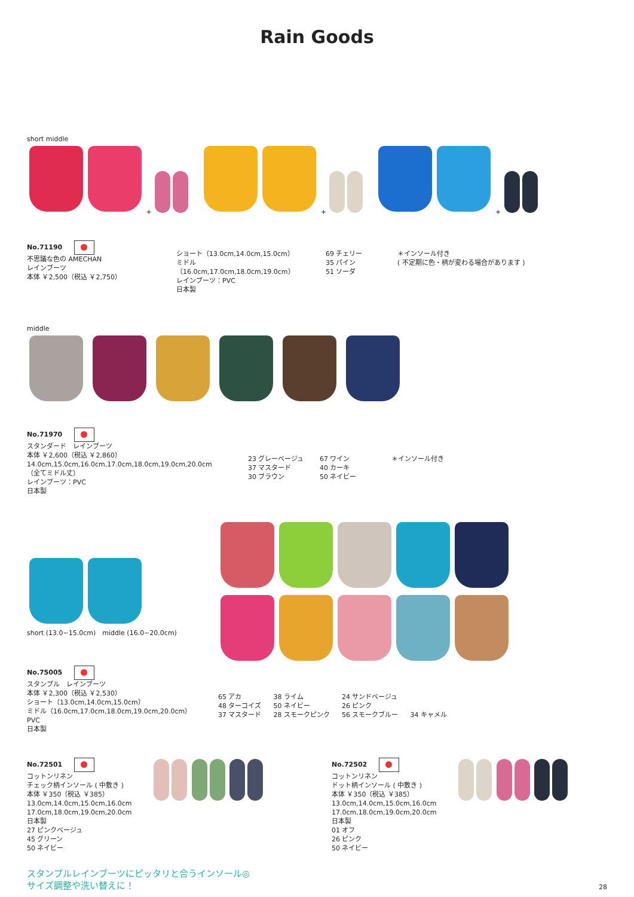Rain Goods
short middle
+
+
+
No.71190
不思議な色の AMECHAN
レインブーツ
本体 ￥2,500（税込 ￥2,750）
ショート（13.0cm,14.0cm,15.0cm）
ミドル（16.0cm,17.0cm,18.0cm,19.0cm）
レインブーツ：PVC
日本製
69 チェリー
35 パイン
51 ソーダ
＊インソール付き
( 不定期に色・柄が変わる場合があります )
middle
No.71970
スタンダード　レインブーツ
本体 ￥2,600（税込 ￥2,860）
14.0cm,15.0cm,16.0cm,17.0cm,18.0cm,19.0cm,20.0cm
（全てミドル丈）
レインブーツ：PVC
日本製
23 グレーベージュ
37 マスタード
30 ブラウン
67 ワイン
40 カーキ
50 ネイビー
＊インソール付き
short (13.0~15.0cm)　middle (16.0~20.0cm)
No.75005
スタンプル　レインブーツ
本体 ￥2,300（税込 ￥2,530）
ショート（13.0cm,14.0cm,15.0cm）
ミドル（16.0cm,17.0cm,18.0cm,19.0cm,20.0cm）
PVC
日本製
65 アカ
48 ターコイズ
37 マスタード
38 ライム
50 ネイビー
28 スモークピンク
24 サンドベージュ
26 ピンク
56 スモークブルー
34 キャメル
No.72501
コットンリネン
チェック柄インソール ( 中敷き )
本体 ￥350（税込 ￥385）
13.0cm,14.0cm,15.0cm,16.0cm
17.0cm,18.0cm,19.0cm,20.0cm
日本製
27 ピンクベージュ
45 グリーン
50 ネイビー
No.72502
コットンリネン
ドット柄インソール ( 中敷き )
本体 ￥350（税込 ￥385）
13.0cm,14.0cm,15.0cm,16.0cm
17.0cm,18.0cm,19.0cm,20.0cm
日本製
01 オフ
26 ピンク
50 ネイビー
スタンプルレインブーツにピッタリと合うインソール◎
サイズ調整や洗い替えに！
28